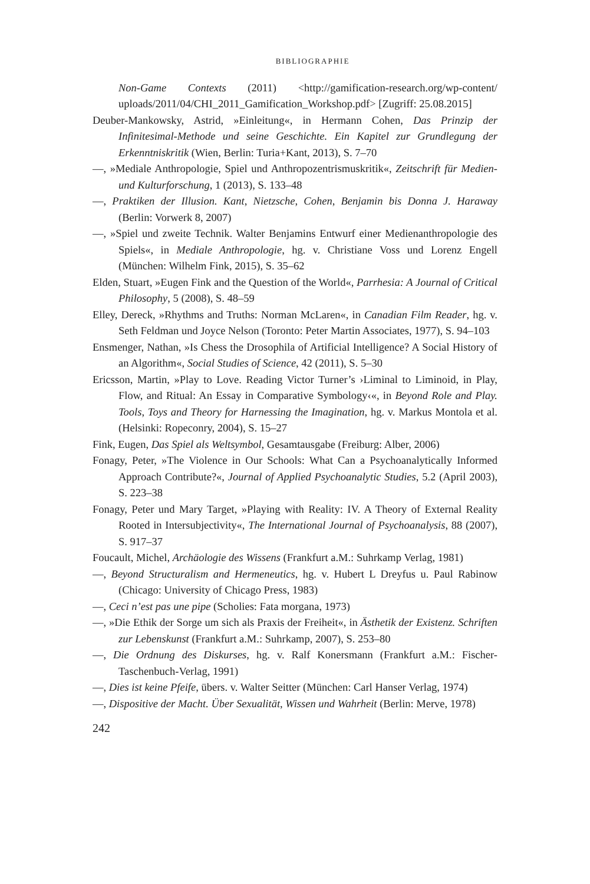BIBLIOGRAPHIE
Non-Game Contexts (2011) <http://gamification-research.org/wp-content/ uploads/2011/04/CHI_2011_Gamification_Workshop.pdf> [Zugriff: 25.08.2015]
Deuber-Mankowsky, Astrid, »Einleitung«, in Hermann Cohen, Das Prinzip der Infinitesimal-Methode und seine Geschichte. Ein Kapitel zur Grundlegung der Erkenntniskritik (Wien, Berlin: Turia+Kant, 2013), S. 7–70
—, »Mediale Anthropologie, Spiel und Anthropozentrismuskritik«, Zeitschrift für Medien- und Kulturforschung, 1 (2013), S. 133–48
—, Praktiken der Illusion. Kant, Nietzsche, Cohen, Benjamin bis Donna J. Haraway (Berlin: Vorwerk 8, 2007)
—, »Spiel und zweite Technik. Walter Benjamins Entwurf einer Medienanthropologie des Spiels«, in Mediale Anthropologie, hg. v. Christiane Voss und Lorenz Engell (München: Wilhelm Fink, 2015), S. 35–62
Elden, Stuart, »Eugen Fink and the Question of the World«, Parrhesia: A Journal of Critical Philosophy, 5 (2008), S. 48–59
Elley, Dereck, »Rhythms and Truths: Norman McLaren«, in Canadian Film Reader, hg. v. Seth Feldman und Joyce Nelson (Toronto: Peter Martin Associates, 1977), S. 94–103
Ensmenger, Nathan, »Is Chess the Drosophila of Artificial Intelligence? A Social History of an Algorithm«, Social Studies of Science, 42 (2011), S. 5–30
Ericsson, Martin, »Play to Love. Reading Victor Turner’s ›Liminal to Liminoid, in Play, Flow, and Ritual: An Essay in Comparative Symbology‹«, in Beyond Role and Play. Tools, Toys and Theory for Harnessing the Imagination, hg. v. Markus Montola et al. (Helsinki: Ropeconry, 2004), S. 15–27
Fink, Eugen, Das Spiel als Weltsymbol, Gesamtausgabe (Freiburg: Alber, 2006)
Fonagy, Peter, »The Violence in Our Schools: What Can a Psychoanalytically Informed Approach Contribute?«, Journal of Applied Psychoanalytic Studies, 5.2 (April 2003), S. 223–38
Fonagy, Peter und Mary Target, »Playing with Reality: IV. A Theory of External Reality Rooted in Intersubjectivity«, The International Journal of Psychoanalysis, 88 (2007), S. 917–37
Foucault, Michel, Archäologie des Wissens (Frankfurt a.M.: Suhrkamp Verlag, 1981)
—, Beyond Structuralism and Hermeneutics, hg. v. Hubert L Dreyfus u. Paul Rabinow (Chicago: University of Chicago Press, 1983)
—, Ceci n’est pas une pipe (Scholies: Fata morgana, 1973)
—, »Die Ethik der Sorge um sich als Praxis der Freiheit«, in Ästhetik der Existenz. Schriften zur Lebenskunst (Frankfurt a.M.: Suhrkamp, 2007), S. 253–80
—, Die Ordnung des Diskurses, hg. v. Ralf Konersmann (Frankfurt a.M.: Fischer-Taschenbuch-Verlag, 1991)
—, Dies ist keine Pfeife, übers. v. Walter Seitter (München: Carl Hanser Verlag, 1974)
—, Dispositive der Macht. Über Sexualität, Wissen und Wahrheit (Berlin: Merve, 1978)
242